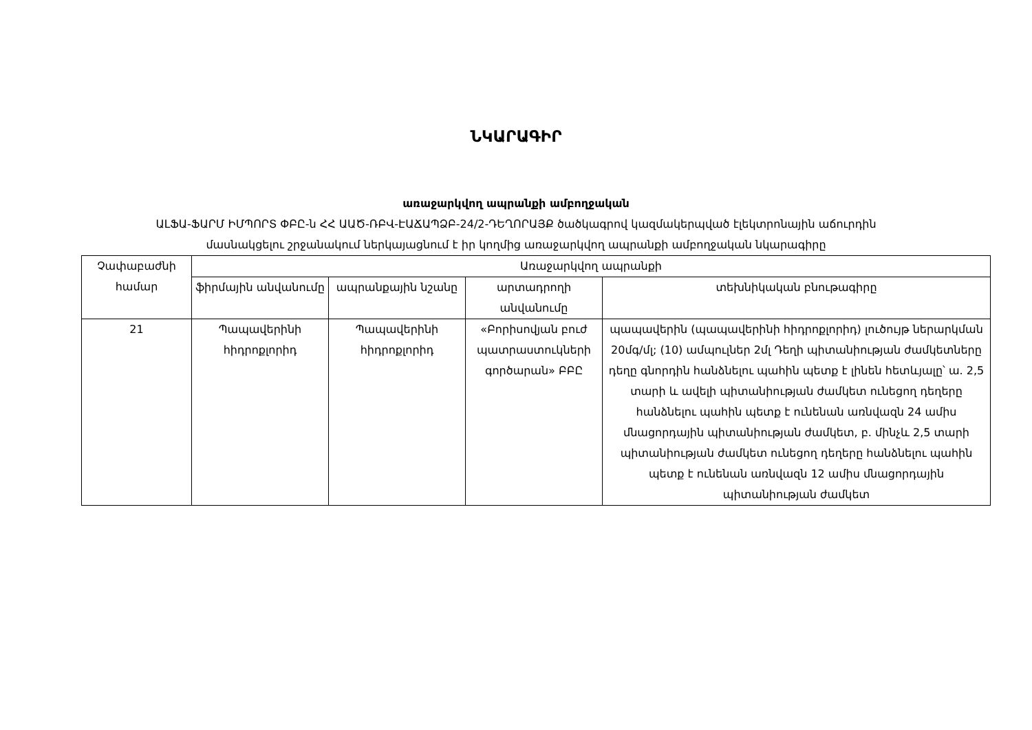ՆԿԱՐԱԳԻՐ
առաջարկվող ապրանքի ամբողջական
ԱԼՖԱ-ՖԱՐՄ ԻՄՊՈՐՏ ՓԲԸ-ն ՀՀ ԱԱԾ-ՌԲՎ-ԷԱՃԱՊՁԲ-24/2-ԴԵՂՈՐԱՅՔ ծածկագրով կազմակերպված էլեկտրոնային աճուրդին
մասնակցելու շրջանակում ներկայացնում է իր կողմից առաջարկվող ապրանքի ամբողջական նկարագիրը
| Չափաբաժնի համար | Առաջարկվող ապրանքի | | | |
| --- | --- | --- | --- | --- |
| | ֆիրմային անվանումը | ապրանքային նշանը | արտադրողի անվանումը | տեխնիկական բնութագիրը |
| 21 | Պապավերինի հիդրոքլորիդ | Պապավերինի հիդրոքլորիդ | «Բորիսովյան բուժ պատրաստուկների գործարան» ԲԲԸ | պապավերին (պապավերինի հիդրոքլորիդ) լուծույթ ներարկման 20մգ/մլ; (10) ամպուլներ 2մլ Դեղի պիտանիության ժամկետները դեղը գնորդին հանձնելու պահին պետք է լինեն հետևյալը՝ ա. 2,5 տարի և ավելի պիտանիության ժամկետ ունեցող դեղերը հանձնելու պահին պետք է ունենան առնվազն 24 ամիս մնացորդային պիտանիության ժամկետ, բ. մինչև 2,5 տարի պիտանիության ժամկետ ունեցող դեղերը հանձնելու պահին պետք է ունենան առնվազն 12 ամիս մնացորդային պիտանիության ժամկետ |